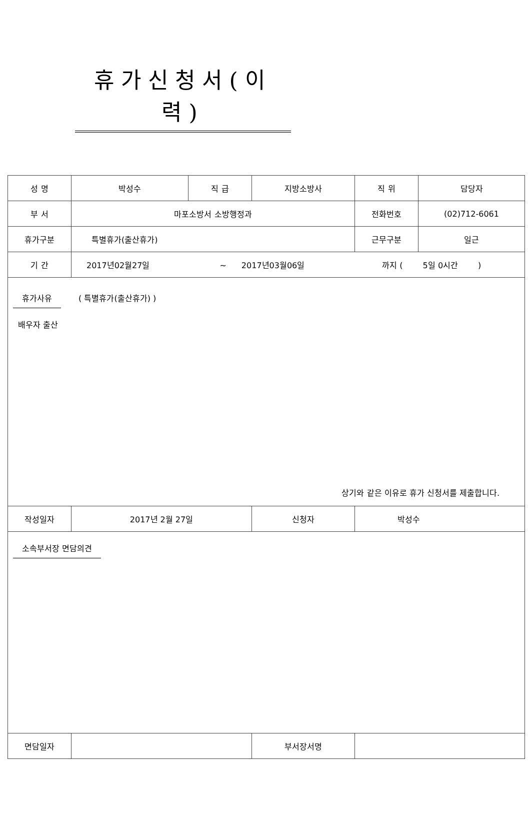휴가신청서(이력)
| 성 명 | 박성수 | 직 급 | 지방소방사 | 직 위 | 담당자 |
| 부 서 | 마포소방서 소방행정과 | | | 전화번호 | (02)712-6061 |
| 휴가구분 | 특별휴가(출산휴가) | | | 근무구분 | 일근 |
| 기 간 | 2017년02월27일 ~ 2017년03월06일 까지 ( 5일 0시간 ) | | | | |
| 휴가사유 ( 특별휴가(출산휴가) ) 배우자 출산 상기와 같은 이유로 휴가 신청서를 제출합니다. | | | | | |
| 작성일자 | 2017년 2월 27일 | | 신청자 | 박성수 | |
| 소속부서장 면담의견 | | | | | |
| 면담일자 | | | 부서장서명 | | |